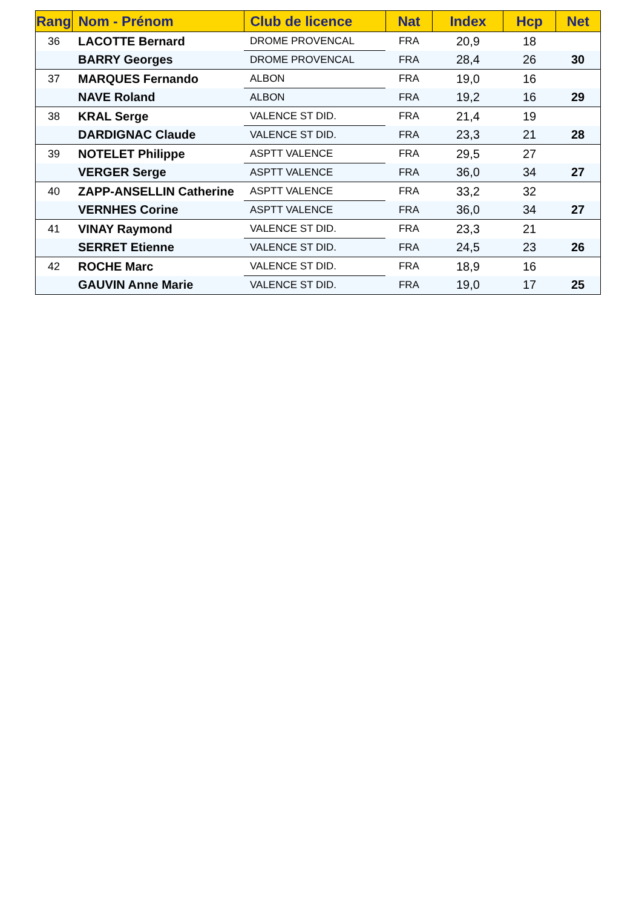| Rang | Nom - Prénom | Club de licence | Nat | Index | Hcp | Net |
| --- | --- | --- | --- | --- | --- | --- |
| 36 | LACOTTE Bernard | DROME PROVENCAL | FRA | 20,9 | 18 | |
| | BARRY Georges | DROME PROVENCAL | FRA | 28,4 | 26 | 30 |
| 37 | MARQUES Fernando | ALBON | FRA | 19,0 | 16 | |
| | NAVE Roland | ALBON | FRA | 19,2 | 16 | 29 |
| 38 | KRAL Serge | VALENCE ST DID. | FRA | 21,4 | 19 | |
| | DARDIGNAC Claude | VALENCE ST DID. | FRA | 23,3 | 21 | 28 |
| 39 | NOTELET Philippe | ASPTT VALENCE | FRA | 29,5 | 27 | |
| | VERGER Serge | ASPTT VALENCE | FRA | 36,0 | 34 | 27 |
| 40 | ZAPP-ANSELLIN Catherine | ASPTT VALENCE | FRA | 33,2 | 32 | |
| | VERNHES Corine | ASPTT VALENCE | FRA | 36,0 | 34 | 27 |
| 41 | VINAY Raymond | VALENCE ST DID. | FRA | 23,3 | 21 | |
| | SERRET Etienne | VALENCE ST DID. | FRA | 24,5 | 23 | 26 |
| 42 | ROCHE Marc | VALENCE ST DID. | FRA | 18,9 | 16 | |
| | GAUVIN Anne Marie | VALENCE ST DID. | FRA | 19,0 | 17 | 25 |